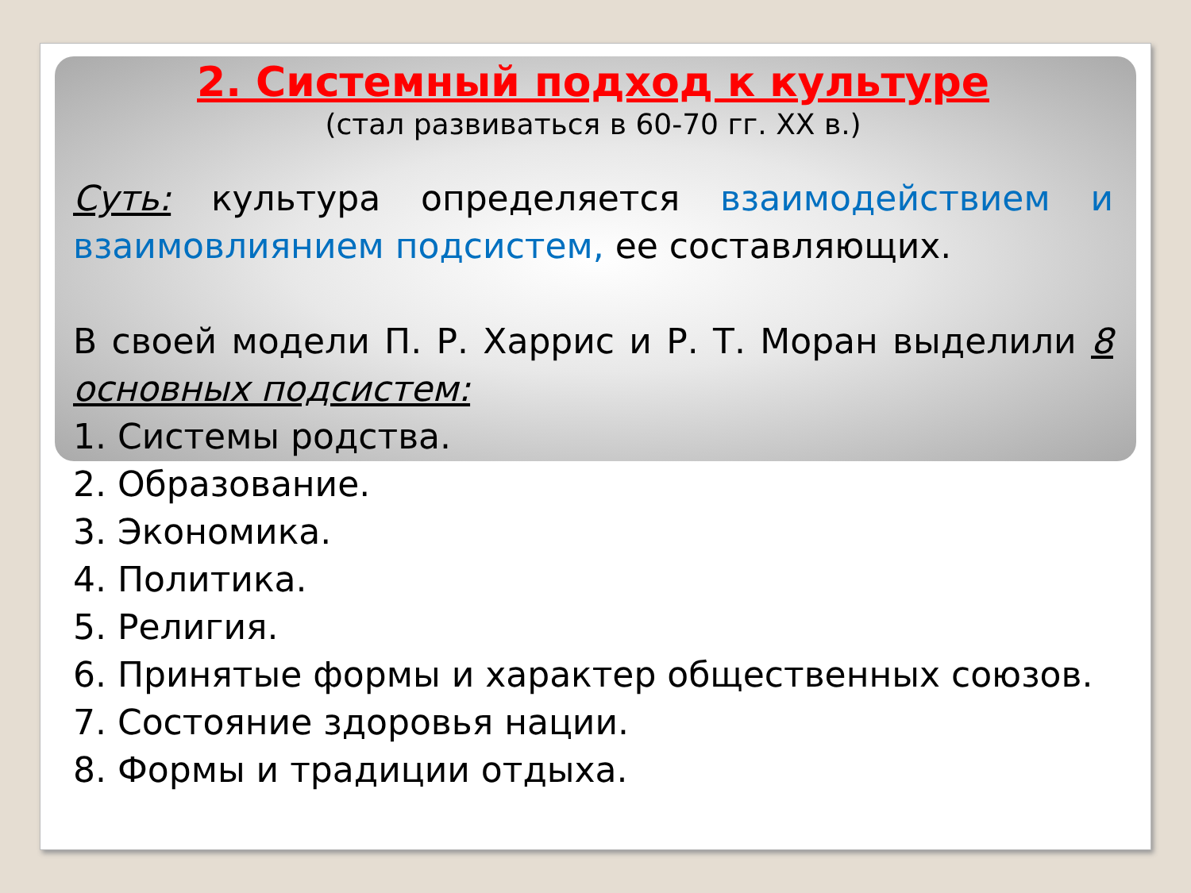2. Системный подход к культуре
(стал развиваться в 60-70 гг. XX в.)
Суть: культура определяется взаимодействием и взаимовлиянием подсистем, ее составляющих.
В своей модели П. Р. Харрис и Р. Т. Моран выделили 8 основных подсистем:
1. Системы родства.
2. Образование.
3. Экономика.
4. Политика.
5. Религия.
6. Принятые формы и характер общественных союзов.
7. Состояние здоровья нации.
8. Формы и традиции отдыха.